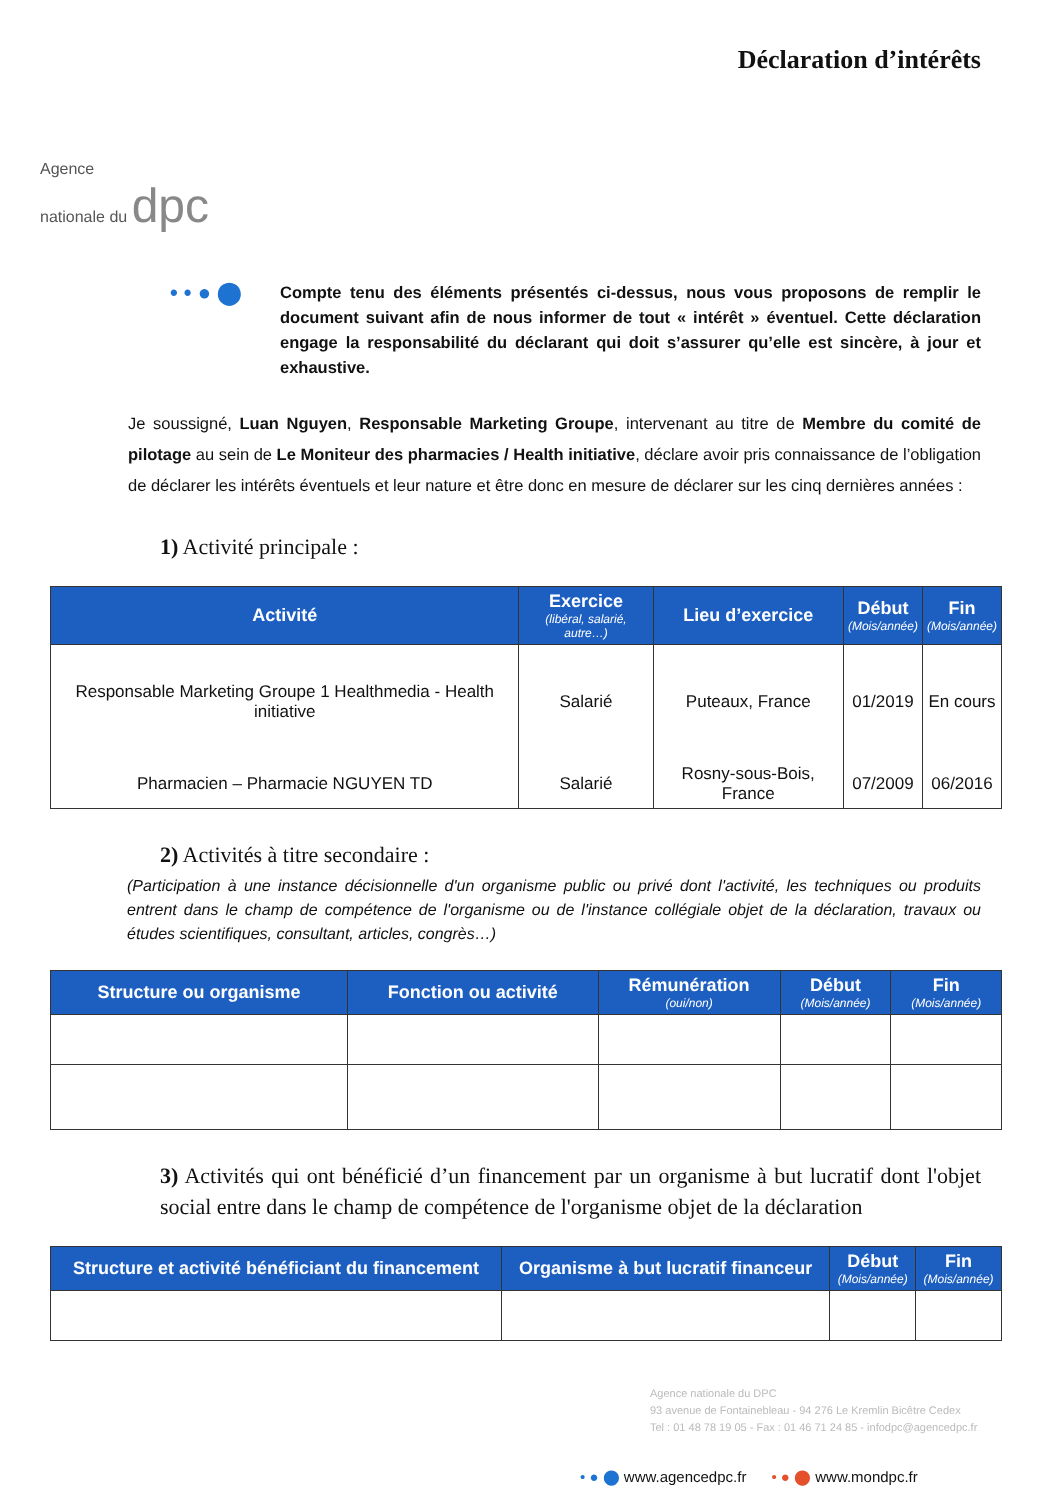Agence
nationale du dpc
Déclaration d’intérêts
• • ● ⬤
Compte tenu des éléments présentés ci-dessus, nous vous proposons de remplir le document suivant afin de nous informer de tout « intérêt » éventuel. Cette déclaration engage la responsabilité du déclarant qui doit s’assurer qu’elle est sincère, à jour et exhaustive.
Je soussigné, Luan Nguyen, Responsable Marketing Groupe, intervenant au titre de Membre du comité de pilotage au sein de Le Moniteur des pharmacies / Health initiative, déclare avoir pris connaissance de l’obligation de déclarer les intérêts éventuels et leur nature et être donc en mesure de déclarer sur les cinq dernières années :
1) Activité principale :
| Activité | Exercice (libéral, salarié, autre…) | Lieu d’exercice | Début (Mois/année) | Fin (Mois/année) |
| --- | --- | --- | --- | --- |
| Responsable Marketing Groupe 1 Healthmedia - Health initiative | Salarié | Puteaux, France | 01/2019 | En cours |
| Pharmacien – Pharmacie NGUYEN TD | Salarié | Rosny-sous-Bois, France | 07/2009 | 06/2016 |
2) Activités à titre secondaire :
(Participation à une instance décisionnelle d'un organisme public ou privé dont l'activité, les techniques ou produits entrent dans le champ de compétence de l'organisme ou de l'instance collégiale objet de la déclaration, travaux ou études scientifiques, consultant, articles, congrès…)
| Structure ou organisme | Fonction ou activité | Rémunération (oui/non) | Début (Mois/année) | Fin (Mois/année) |
| --- | --- | --- | --- | --- |
3) Activités qui ont bénéficié d’un financement par un organisme à but lucratif dont l'objet social entre dans le champ de compétence de l'organisme objet de la déclaration
| Structure et activité bénéficiant du financement | Organisme à but lucratif financeur | Début (Mois/année) | Fin (Mois/année) |
| --- | --- | --- | --- |
Agence nationale du DPC
93 avenue de Fontainebleau - 94 276 Le Kremlin Bicêtre Cedex
Tel : 01 48 78 19 05 - Fax : 01 46 71 24 85 - infodpc@agencedpc.fr
• ● ⬤ www.agencedpc.fr • ● ⬤ www.mondpc.fr